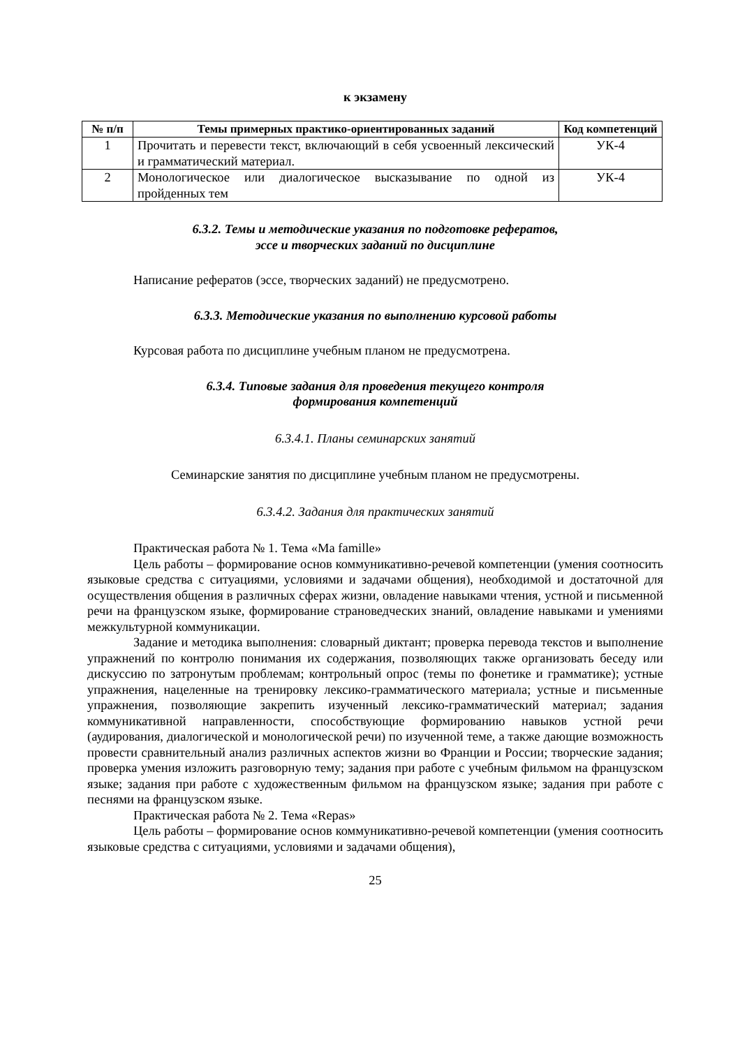к экзамену
| № п/п | Темы примерных практико-ориентированных заданий | Код компетенций |
| --- | --- | --- |
| 1 | Прочитать и перевести текст, включающий в себя усвоенный лексический и грамматический материал. | УК-4 |
| 2 | Монологическое или диалогическое высказывание по одной из пройденных тем | УК-4 |
6.3.2. Темы и методические указания по подготовке рефератов,
эссе и творческих заданий по дисциплине
Написание рефератов (эссе, творческих заданий) не предусмотрено.
6.3.3. Методические указания по выполнению курсовой работы
Курсовая работа по дисциплине учебным планом не предусмотрена.
6.3.4. Типовые задания для проведения текущего контроля
формирования компетенций
6.3.4.1. Планы семинарских занятий
Семинарские занятия по дисциплине учебным планом не предусмотрены.
6.3.4.2. Задания для практических занятий
Практическая работа № 1. Тема «Ma famille»
Цель работы – формирование основ коммуникативно-речевой компетенции (умения соотносить языковые средства с ситуациями, условиями и задачами общения), необходимой и достаточной для осуществления общения в различных сферах жизни, овладение навыками чтения, устной и письменной речи на французском языке, формирование страноведческих знаний, овладение навыками и умениями межкультурной коммуникации.
Задание и методика выполнения: словарный диктант; проверка перевода текстов и выполнение упражнений по контролю понимания их содержания, позволяющих также организовать беседу или дискуссию по затронутым проблемам; контрольный опрос (темы по фонетике и грамматике); устные упражнения, нацеленные на тренировку лексико-грамматического материала; устные и письменные упражнения, позволяющие закрепить изученный лексико-грамматический материал; задания коммуникативной направленности, способствующие формированию навыков устной речи (аудирования, диалогической и монологической речи) по изученной теме, а также дающие возможность провести сравнительный анализ различных аспектов жизни во Франции и России; творческие задания; проверка умения изложить разговорную тему; задания при работе с учебным фильмом на французском языке; задания при работе с художественным фильмом на французском языке; задания при работе с песнями на французском языке.
Практическая работа № 2. Тема «Repas»
Цель работы – формирование основ коммуникативно-речевой компетенции (умения соотносить языковые средства с ситуациями, условиями и задачами общения),
25